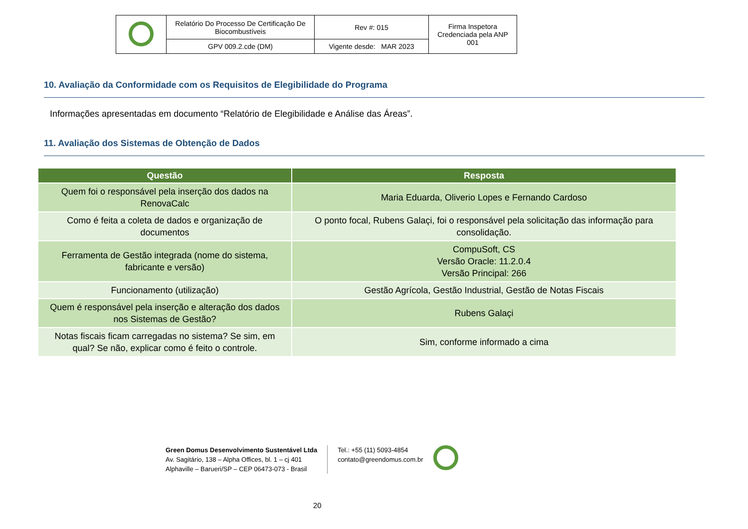| | Relatório Do Processo De Certificação De Biocombustíveis | Rev #: 015 | Firma Inspetora Credenciada pela ANP 001 |
| | GPV 009.2.cde (DM) | Vigente desde: MAR 2023 | |
10. Avaliação da Conformidade com os Requisitos de Elegibilidade do Programa
Informações apresentadas em documento “Relatório de Elegibilidade e Análise das Áreas”.
11. Avaliação dos Sistemas de Obtenção de Dados
| Questão | Resposta |
| --- | --- |
| Quem foi o responsável pela inserção dos dados na RenovaCalc | Maria Eduarda, Oliverio Lopes e Fernando Cardoso |
| Como é feita a coleta de dados e organização de documentos | O ponto focal, Rubens Galaçi, foi o responsável pela solicitação das informação para consolidação. |
| Ferramenta de Gestão integrada (nome do sistema, fabricante e versão) | CompuSoft, CS Versão Oracle: 11.2.0.4 Versão Principal: 266 |
| Funcionamento (utilização) | Gestão Agrícola, Gestão Industrial, Gestão de Notas Fiscais |
| Quem é responsável pela inserção e alteração dos dados nos Sistemas de Gestão? | Rubens Galaçi |
| Notas fiscais ficam carregadas no sistema? Se sim, em qual? Se não, explicar como é feito o controle. | Sim, conforme informado a cima |
Green Domus Desenvolvimento Sustentável Ltda
Av. Sagitário, 138 – Alpha Offices, bl. 1 – cj 401
Alphaville – Barueri/SP – CEP 06473-073 - Brasil
Tel.: +55 (11) 5093-4854
contato@greendomus.com.br
20